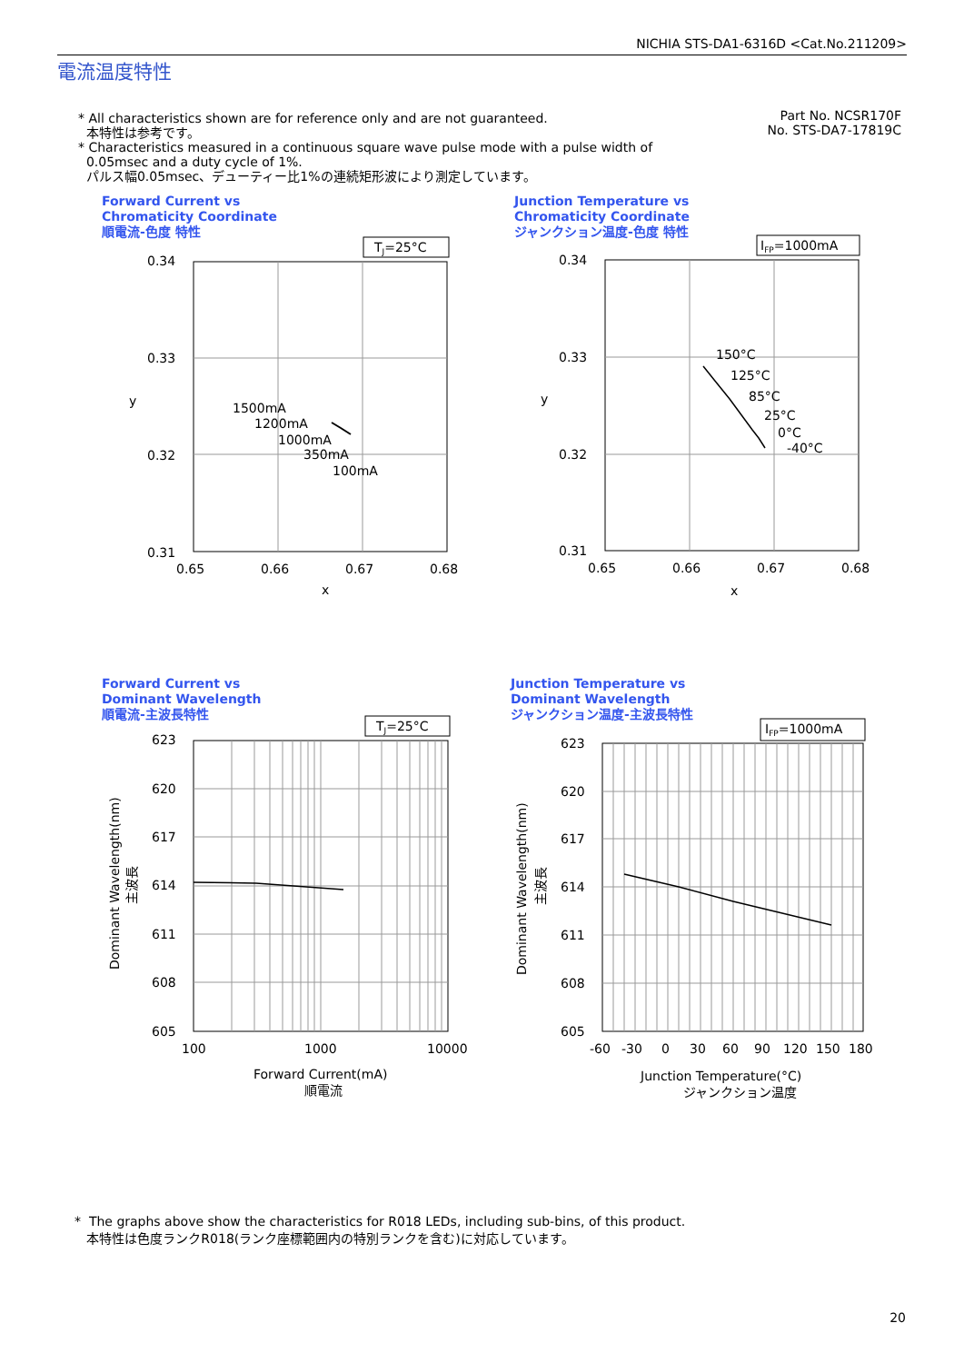NICHIA STS-DA1-6316D <Cat.No.211209>
電流温度特性
* All characteristics shown are for reference only and are not guaranteed.
本特性は参考です。
* Characteristics measured in a continuous square wave pulse mode with a pulse width of
0.05msec and a duty cycle of 1%.
パルス幅0.05msec、デューティー比1%の連続矩形波により測定しています。
Part No. NCSR170F
No. STS-DA7-17819C
Forward Current vs
Chromaticity Coordinate
順電流-色度 特性
TJ=25°C
0.34
0.33
0.32
0.31
0.65
0.66
0.67
0.68
x
y
1500mA
1200mA
1000mA
350mA
100mA
Junction Temperature vs
Chromaticity Coordinate
ジャンクション温度-色度 特性
IFP=1000mA
0.34
0.33
0.32
0.31
0.65
0.66
0.67
0.68
x
y
150°C
125°C
85°C
25°C
0°C
-40°C
Forward Current vs
Dominant Wavelength
順電流-主波長特性
TJ=25°C
623
620
617
614
611
608
605
100
1000
10000
Forward Current(mA)
順電流
Dominant Wavelength(nm)
主波長
Junction Temperature vs
Dominant Wavelength
ジャンクション温度-主波長特性
IFP=1000mA
623
620
617
614
611
608
605
-60
-30
0
30
60
90
120
150
180
Junction Temperature(°C)
ジャンクション温度
Dominant Wavelength(nm)
主波長
* The graphs above show the characteristics for R018 LEDs, including sub-bins, of this product.
本特性は色度ランクR018(ランク座標範囲内の特別ランクを含む)に対応しています。
20